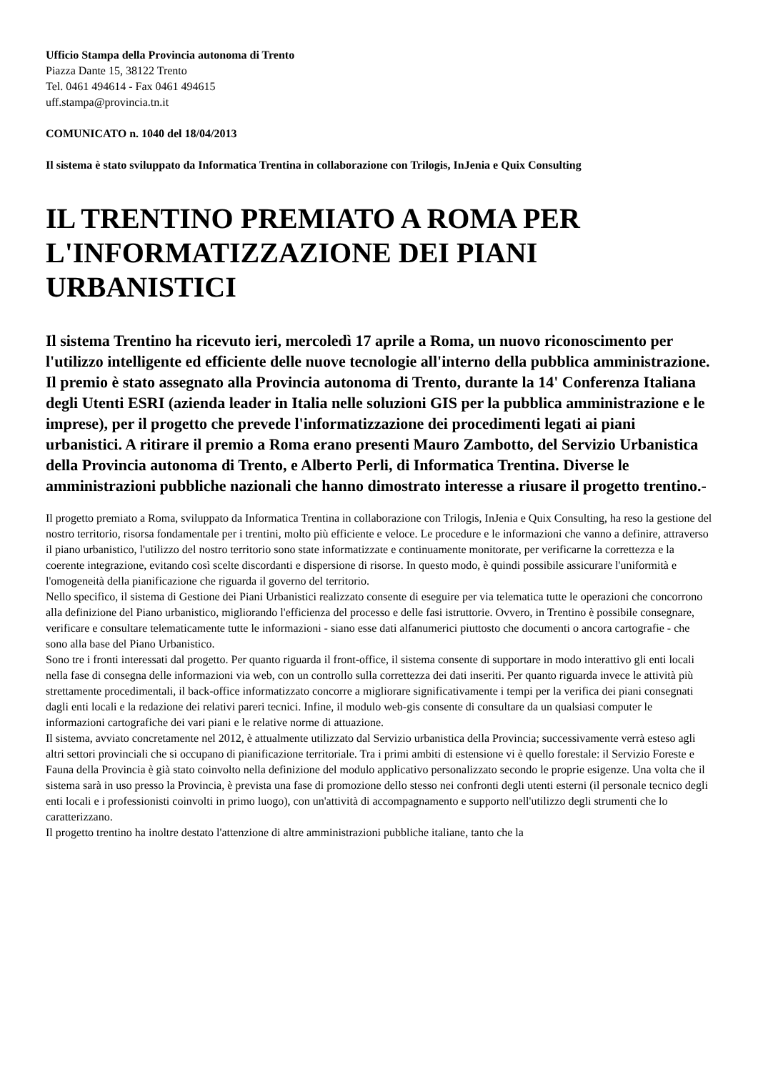Ufficio Stampa della Provincia autonoma di Trento
Piazza Dante 15, 38122 Trento
Tel. 0461 494614 - Fax 0461 494615
uff.stampa@provincia.tn.it
COMUNICATO n. 1040 del 18/04/2013
Il sistema è stato sviluppato da Informatica Trentina in collaborazione con Trilogis, InJenia e Quix Consulting
IL TRENTINO PREMIATO A ROMA PER L'INFORMATIZZAZIONE DEI PIANI URBANISTICI
Il sistema Trentino ha ricevuto ieri, mercoledì 17 aprile a Roma, un nuovo riconoscimento per l'utilizzo intelligente ed efficiente delle nuove tecnologie all'interno della pubblica amministrazione. Il premio è stato assegnato alla Provincia autonoma di Trento, durante la 14' Conferenza Italiana degli Utenti ESRI (azienda leader in Italia nelle soluzioni GIS per la pubblica amministrazione e le imprese), per il progetto che prevede l'informatizzazione dei procedimenti legati ai piani urbanistici. A ritirare il premio a Roma erano presenti Mauro Zambotto, del Servizio Urbanistica della Provincia autonoma di Trento, e Alberto Perli, di Informatica Trentina. Diverse le amministrazioni pubbliche nazionali che hanno dimostrato interesse a riusare il progetto trentino.-
Il progetto premiato a Roma, sviluppato da Informatica Trentina in collaborazione con Trilogis, InJenia e Quix Consulting, ha reso la gestione del nostro territorio, risorsa fondamentale per i trentini, molto più efficiente e veloce. Le procedure e le informazioni che vanno a definire, attraverso il piano urbanistico, l'utilizzo del nostro territorio sono state informatizzate e continuamente monitorate, per verificarne la correttezza e la coerente integrazione, evitando così scelte discordanti e dispersione di risorse. In questo modo, è quindi possibile assicurare l'uniformità e l'omogeneità della pianificazione che riguarda il governo del territorio.
Nello specifico, il sistema di Gestione dei Piani Urbanistici realizzato consente di eseguire per via telematica tutte le operazioni che concorrono alla definizione del Piano urbanistico, migliorando l'efficienza del processo e delle fasi istruttorie. Ovvero, in Trentino è possibile consegnare, verificare e consultare telematicamente tutte le informazioni - siano esse dati alfanumerici piuttosto che documenti o ancora cartografie - che sono alla base del Piano Urbanistico.
Sono tre i fronti interessati dal progetto. Per quanto riguarda il front-office, il sistema consente di supportare in modo interattivo gli enti locali nella fase di consegna delle informazioni via web, con un controllo sulla correttezza dei dati inseriti. Per quanto riguarda invece le attività più strettamente procedimentali, il back-office informatizzato concorre a migliorare significativamente i tempi per la verifica dei piani consegnati dagli enti locali e la redazione dei relativi pareri tecnici. Infine, il modulo web-gis consente di consultare da un qualsiasi computer le informazioni cartografiche dei vari piani e le relative norme di attuazione.
Il sistema, avviato concretamente nel 2012, è attualmente utilizzato dal Servizio urbanistica della Provincia; successivamente verrà esteso agli altri settori provinciali che si occupano di pianificazione territoriale. Tra i primi ambiti di estensione vi è quello forestale: il Servizio Foreste e Fauna della Provincia è già stato coinvolto nella definizione del modulo applicativo personalizzato secondo le proprie esigenze. Una volta che il sistema sarà in uso presso la Provincia, è prevista una fase di promozione dello stesso nei confronti degli utenti esterni (il personale tecnico degli enti locali e i professionisti coinvolti in primo luogo), con un'attività di accompagnamento e supporto nell'utilizzo degli strumenti che lo caratterizzano.
Il progetto trentino ha inoltre destato l'attenzione di altre amministrazioni pubbliche italiane, tanto che la